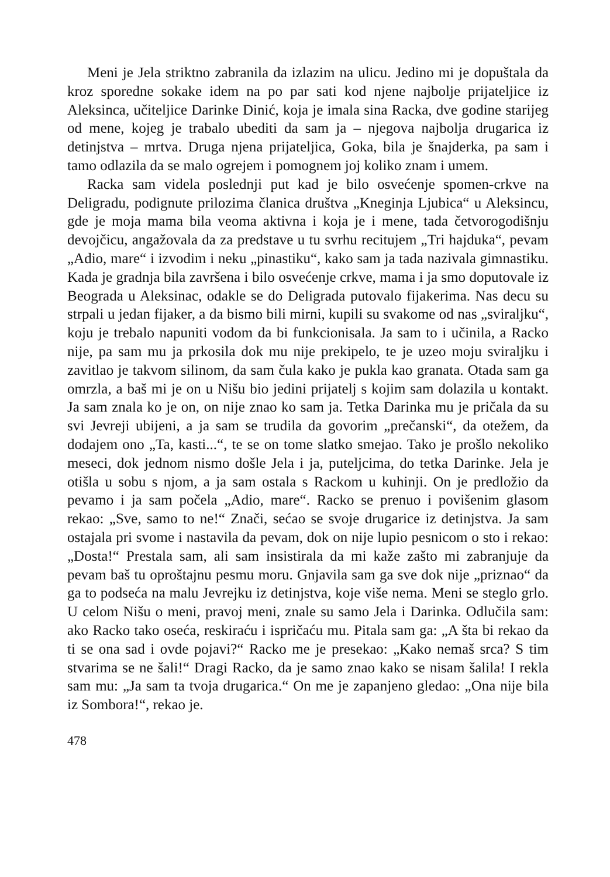Meni je Jela striktno zabranila da izlazim na ulicu. Jedino mi je dopuštala da kroz sporedne sokake idem na po par sati kod njene najbolje prijateljice iz Aleksinca, učiteljice Darinke Dinić, koja je imala sina Racka, dve godine starijeg od mene, kojeg je trabalo ubediti da sam ja – njegova najbolja drugarica iz detinjstva – mrtva. Druga njena prijateljica, Goka, bila je šnajderka, pa sam i tamo odlazila da se malo ogrejem i pomognem joj koliko znam i umem.
Racka sam videla poslednji put kad je bilo osvećenje spomen-crkve na Deligradu, podignute prilozima članica društva „Kneginja Ljubica“ u Aleksincu, gde je moja mama bila veoma aktivna i koja je i mene, tada četvorogodišnju devojčicu, angažovala da za predstave u tu svrhu recitujem „Tri hajduka“, pevam „Adio, mare“ i izvodim i neku „pinastiku“, kako sam ja tada nazivala gimnastiku. Kada je gradnja bila završena i bilo osvećenje crkve, mama i ja smo doputovale iz Beograda u Aleksinac, odakle se do Deligrada putovalo fijakerima. Nas decu su strpali u jedan fijaker, a da bismo bili mirni, kupili su svakome od nas „sviraljku“, koju je trebalo napuniti vodom da bi funkcionisala. Ja sam to i učinila, a Racko nije, pa sam mu ja prkosila dok mu nije prekipelo, te je uzeo moju sviraljku i zavitlao je takvom silinom, da sam čula kako je pukla kao granata. Otada sam ga omrzla, a baš mi je on u Nišu bio jedini prijatelj s kojim sam dolazila u kontakt. Ja sam znala ko je on, on nije znao ko sam ja. Tetka Darinka mu je pričala da su svi Jevreji ubijeni, a ja sam se trudila da govorim „prečanski“, da otežem, da dodajem ono „Ta, kasti...“, te se on tome slatko smejao. Tako je prošlo nekoliko meseci, dok jednom nismo došle Jela i ja, puteljcima, do tetka Darinke. Jela je otišla u sobu s njom, a ja sam ostala s Rackom u kuhinji. On je predložio da pevamo i ja sam počela „Adio, mare“. Racko se prenuo i povišenim glasom rekao: „Sve, samo to ne!“ Znači, sećao se svoje drugarice iz detinjstva. Ja sam ostajala pri svome i nastavila da pevam, dok on nije lupio pesnicom o sto i rekao: „Dosta!“ Prestala sam, ali sam insistirala da mi kaže zašto mi zabranjuje da pevam baš tu oproštajnu pesmu moru. Gnjavila sam ga sve dok nije „priznao“ da ga to podseća na malu Jevrejku iz detinjstva, koje više nema. Meni se steglo grlo. U celom Nišu o meni, pravoj meni, znale su samo Jela i Darinka. Odlučila sam: ako Racko tako oseća, reskiraću i ispričaću mu. Pitala sam ga: „A šta bi rekao da ti se ona sad i ovde pojavi?“ Racko me je presekao: „Kako nemaš srca? S tim stvarima se ne šali!“ Dragi Racko, da je samo znao kako se nisam šalila! I rekla sam mu: „Ja sam ta tvoja drugarica.“ On me je zapanjeno gledao: „Ona nije bila iz Sombora!“, rekao je.
478